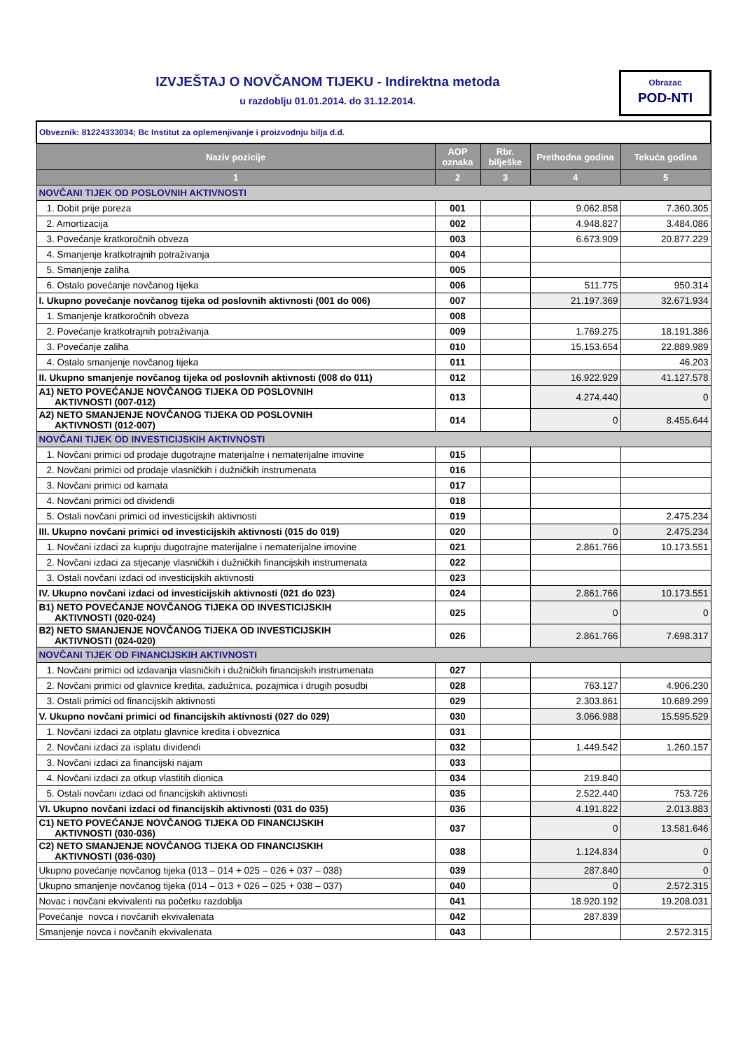IZVJEŠTAJ O NOVČANOM TIJEKU - Indirektna metoda
u razdoblju 01.01.2014. do 31.12.2014.
Obrazac
POD-NTI
| Obveznik: 81224333034; Bc Institut za oplemenjivanje i proizvodnju bilja d.d. | | | | |
| Naziv pozicije | AOP oznaka | Rbr. bilješke | Prethodna godina | Tekuća godina |
| 1 | 2 | 3 | 4 | 5 |
| NOVČANI TIJEK OD POSLOVNIH AKTIVNOSTI | | | | |
| 1. Dobit prije poreza | 001 | | 9.062.858 | 7.360.305 |
| 2. Amortizacija | 002 | | 4.948.827 | 3.484.086 |
| 3. Povećanje kratkoročnih obveza | 003 | | 6.673.909 | 20.877.229 |
| 4. Smanjenje kratkotrajnih potraživanja | 004 | | | |
| 5. Smanjenje zaliha | 005 | | | |
| 6. Ostalo povećanje novčanog tijeka | 006 | | 511.775 | 950.314 |
| I. Ukupno povećanje novčanog tijeka od poslovnih aktivnosti (001 do 006) | 007 | | 21.197.369 | 32.671.934 |
| 1. Smanjenje kratkoročnih obveza | 008 | | | |
| 2. Povećanje kratkotrajnih potraživanja | 009 | | 1.769.275 | 18.191.386 |
| 3. Povećanje zaliha | 010 | | 15.153.654 | 22.889.989 |
| 4. Ostalo smanjenje novčanog tijeka | 011 | | | 46.203 |
| II. Ukupno smanjenje novčanog tijeka od poslovnih aktivnosti (008 do 011) | 012 | | 16.922.929 | 41.127.578 |
| A1) NETO POVEĆANJE NOVČANOG TIJEKA OD POSLOVNIH AKTIVNOSTI (007-012) | 013 | | 4.274.440 | 0 |
| A2) NETO SMANJENJE NOVČANOG TIJEKA OD POSLOVNIH AKTIVNOSTI (012-007) | 014 | | 0 | 8.455.644 |
| NOVČANI TIJEK OD INVESTICIJSKIH AKTIVNOSTI | | | | |
| 1. Novčani primici od prodaje dugotrajne materijalne i nematerijalne imovine | 015 | | | |
| 2. Novčani primici od prodaje vlasničkih i dužničkih instrumenata | 016 | | | |
| 3. Novčani primici od kamata | 017 | | | |
| 4. Novčani primici od dividendi | 018 | | | |
| 5. Ostali novčani primici od investicijskih aktivnosti | 019 | | | 2.475.234 |
| III. Ukupno novčani primici od investicijskih aktivnosti (015 do 019) | 020 | | 0 | 2.475.234 |
| 1. Novčani izdaci za kupnju dugotrajne materijalne i nematerijalne imovine | 021 | | 2.861.766 | 10.173.551 |
| 2. Novčani izdaci za stjecanje vlasničkih i dužničkih financijskih instrumenata | 022 | | | |
| 3. Ostali novčani izdaci od investicijskih aktivnosti | 023 | | | |
| IV. Ukupno novčani izdaci od investicijskih aktivnosti (021 do 023) | 024 | | 2.861.766 | 10.173.551 |
| B1) NETO POVEĆANJE NOVČANOG TIJEKA OD INVESTICIJSKIH AKTIVNOSTI (020-024) | 025 | | 0 | 0 |
| B2) NETO SMANJENJE NOVČANOG TIJEKA OD INVESTICIJSKIH AKTIVNOSTI (024-020) | 026 | | 2.861.766 | 7.698.317 |
| NOVČANI TIJEK OD FINANCIJSKIH AKTIVNOSTI | | | | |
| 1. Novčani primici od izdavanja vlasničkih i dužničkih financijskih instrumenata | 027 | | | |
| 2. Novčani primici od glavnice kredita, zadužnica, pozajmica i drugih posudbi | 028 | | 763.127 | 4.906.230 |
| 3. Ostali primici od financijskih aktivnosti | 029 | | 2.303.861 | 10.689.299 |
| V. Ukupno novčani primici od financijskih aktivnosti (027 do 029) | 030 | | 3.066.988 | 15.595.529 |
| 1. Novčani izdaci za otplatu glavnice kredita i obveznica | 031 | | | |
| 2. Novčani izdaci za isplatu dividendi | 032 | | 1.449.542 | 1.260.157 |
| 3. Novčani izdaci za financijski najam | 033 | | | |
| 4. Novčani izdaci za otkup vlastitih dionica | 034 | | 219.840 | |
| 5. Ostali novčani izdaci od financijskih aktivnosti | 035 | | 2.522.440 | 753.726 |
| VI. Ukupno novčani izdaci od financijskih aktivnosti (031 do 035) | 036 | | 4.191.822 | 2.013.883 |
| C1) NETO POVEĆANJE NOVČANOG TIJEKA OD FINANCIJSKIH AKTIVNOSTI (030-036) | 037 | | 0 | 13.581.646 |
| C2) NETO SMANJENJE NOVČANOG TIJEKA OD FINANCIJSKIH AKTIVNOSTI (036-030) | 038 | | 1.124.834 | 0 |
| Ukupno povećanje novčanog tijeka (013 – 014 + 025 – 026 + 037 – 038) | 039 | | 287.840 | 0 |
| Ukupno smanjenje novčanog tijeka (014 – 013 + 026 – 025 + 038 – 037) | 040 | | 0 | 2.572.315 |
| Novac i novčani ekvivalenti na početku razdoblja | 041 | | 18.920.192 | 19.208.031 |
| Povećanje novca i novčanih ekvivalenata | 042 | | 287.839 | |
| Smanjenje novca i novčanih ekvivalenata | 043 | | | 2.572.315 |